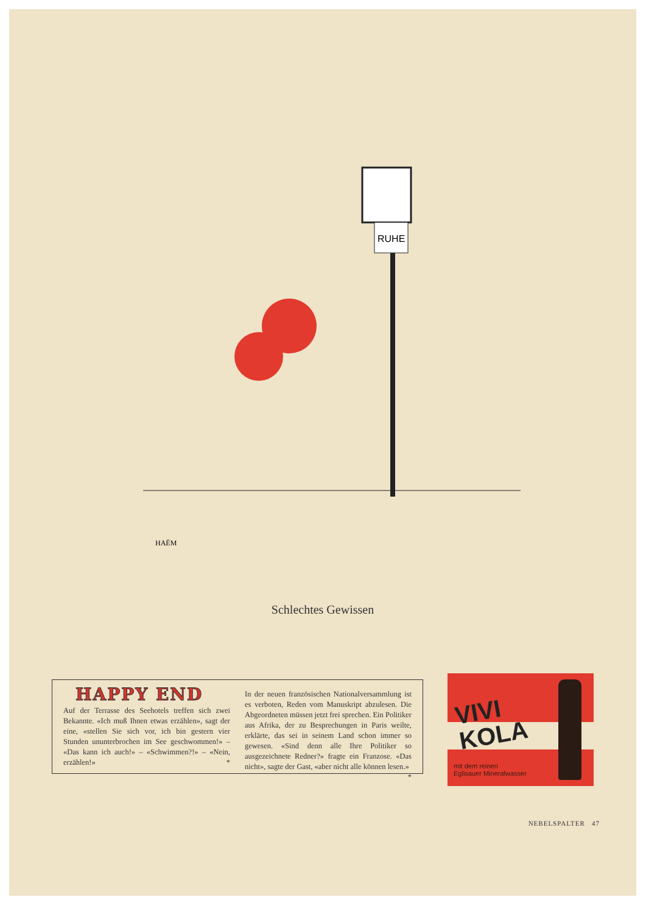RUHE
HAËM
Schlechtes Gewissen
HAPPY END
Auf der Terrasse des Seehotels treffen sich zwei Bekannte. «Ich muß Ihnen etwas erzählen», sagt der eine, «stellen Sie sich vor, ich bin gestern vier Stunden ununterbrochen im See geschwommen!» – «Das kann ich auch!» – «Schwimmen?!» – «Nein, erzählen!» *
In der neuen französischen Nationalversammlung ist es verboten, Reden vom Manuskript abzulesen. Die Abgeordneten müssen jetzt frei sprechen. Ein Politiker aus Afrika, der zu Besprechungen in Paris weilte, erklärte, das sei in seinem Land schon immer so gewesen. «Sind denn alle Ihre Politiker so ausgezeichnete Redner?» fragte ein Franzose. «Das nicht», sagte der Gast, «aber nicht alle können lesen.» *
VIVI
KOLA
mit dem reinen
Eglisauer Mineralwasser
NEBELSPALTER 47